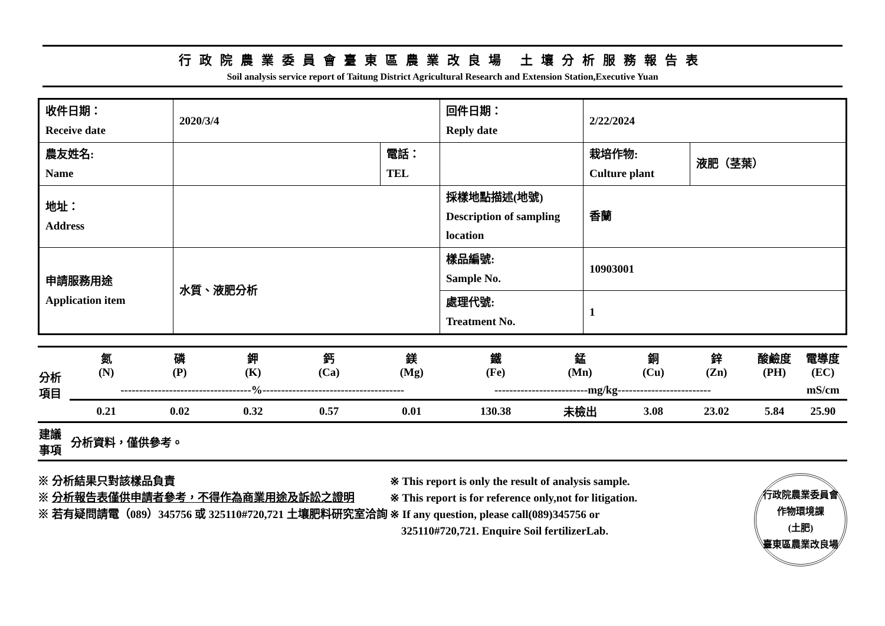行政院農業委員會臺東區農業改良場 土壤分析服務報告表
Soil analysis service report of Taitung District Agricultural Research and Extension Station,Executive Yuan
| 收件日期： Receive date | 2020/3/4 | | 回件日期： Reply date | 2/22/2024 | |
| 農友姓名: Name | | 電話： TEL | | 栽培作物: Culture plant | 液肥（茎葉） |
| 地址： Address | | | 採樣地點描述(地號) Description of sampling location | 香蘭 | |
| 申請服務用途 Application item | 水質、液肥分析 | | 樣品編號: Sample No. | 10903001 | |
| | | | 處理代號: Treatment No. | 1 | |
| 分析 項目 | 氮 (N) | 磷 (P) | 鉀 (K) | 鈣 (Ca) | 鎂 (Mg) | 鐵 (Fe) | 錳 (Mn) | 銅 (Cu) | 鋅 (Zn) | 酸鹼度 (PH) | 電導度 (EC) |
| | -----------------------------------%-------------------------------------- | | | | | -------------------------mg/kg------------------------- | | | | | mS/cm |
| | 0.21 | 0.02 | 0.32 | 0.57 | 0.01 | 130.38 | 未檢出 | 3.08 | 23.02 | 5.84 | 25.90 |
| 建議 事項 | 分析資料，僅供參考。 | | | | | | | | | | |
※ 分析結果只對該樣品負責
※ 分析報告表僅供申請者參考，不得作為商業用途及訴訟之證明
※ 若有疑問請電（089）345756 或 325110#720,721 土壤肥料研究室洽詢
※ This report is only the result of analysis sample.
※ This report is for reference only,not for litigation.
※ If any question, please call(089)345756 or
325110#720,721. Enquire Soil fertilizerLab.
行政院農業委員會
作物環境課
(土肥)
臺東區農業改良場